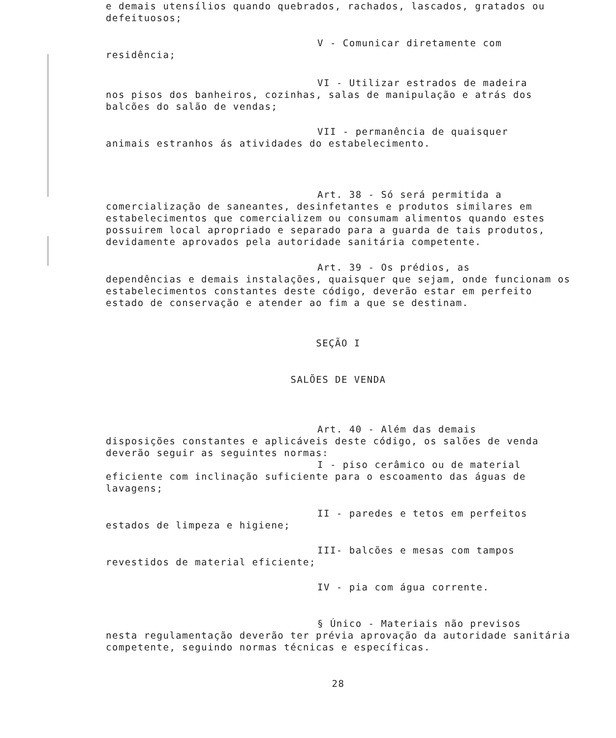e demais utensílios quando quebrados, rachados, lascados, gratados ou defeituosos;
V - Comunicar diretamente com
residência;
VI - Utilizar estrados de madeira
nos pisos dos banheiros, cozinhas, salas de manipulação e atrás dos balcões do salão de vendas;
VII - permanência de quaisquer
animais estranhos ás atividades do estabelecimento.
Art. 38 - Só será permitida a
comercialização de saneantes, desinfetantes e produtos similares em estabelecimentos que comercializem ou consumam alimentos quando estes possuirem local apropriado e separado para a guarda de tais produtos, devidamente aprovados pela autoridade sanitária competente.
Art. 39 - Os prédios, as
dependências e demais instalações, quaisquer que sejam, onde funcionam os estabelecimentos constantes deste código, deverão estar em perfeito estado de conservação e atender ao fim a que se destinam.
SEÇÃO I
SALÕES DE VENDA
Art. 40 - Além das demais
disposições constantes e aplicáveis deste código, os salões de venda deverão seguir as seguintes normas:
I - piso cerâmico ou de material
eficiente com inclinação suficiente para o escoamento das águas de lavagens;
II - paredes e tetos em perfeitos
estados de limpeza e higiene;
III- balcões e mesas com tampos
revestidos de material eficiente;
IV - pia com água corrente.
§ Único - Materiais não previsos
nesta regulamentação deverão ter prévia aprovação da autoridade sanitária competente, seguindo normas técnicas e específicas.
28